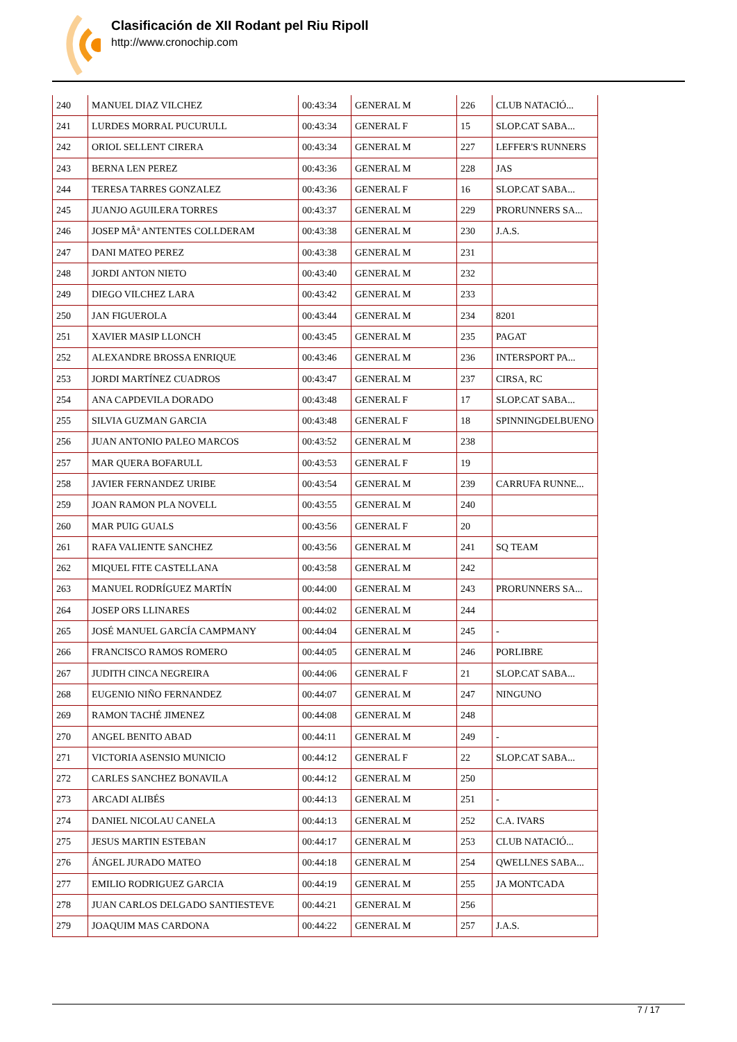Clasificación de XII Rodant pel Riu Ripoll
http://www.cronochip.com
| 240 | MANUEL DIAZ VILCHEZ | 00:43:34 | GENERAL M | 226 | CLUB NATACIÓ... |
| 241 | LURDES MORRAL PUCURULL | 00:43:34 | GENERAL F | 15 | SLOP.CAT SABA... |
| 242 | ORIOL SELLENT CIRERA | 00:43:34 | GENERAL M | 227 | LEFFER'S RUNNERS |
| 243 | BERNA LEN PEREZ | 00:43:36 | GENERAL M | 228 | JAS |
| 244 | TERESA TARRES GONZALEZ | 00:43:36 | GENERAL F | 16 | SLOP.CAT SABA... |
| 245 | JUANJO AGUILERA TORRES | 00:43:37 | GENERAL M | 229 | PRORUNNERS SA... |
| 246 | JOSEP MÂª ANTENTES COLLDERAM | 00:43:38 | GENERAL M | 230 | J.A.S. |
| 247 | DANI MATEO PEREZ | 00:43:38 | GENERAL M | 231 | |
| 248 | JORDI ANTON NIETO | 00:43:40 | GENERAL M | 232 | |
| 249 | DIEGO VILCHEZ LARA | 00:43:42 | GENERAL M | 233 | |
| 250 | JAN FIGUEROLA | 00:43:44 | GENERAL M | 234 | 8201 |
| 251 | XAVIER MASIP LLONCH | 00:43:45 | GENERAL M | 235 | PAGAT |
| 252 | ALEXANDRE BROSSA ENRIQUE | 00:43:46 | GENERAL M | 236 | INTERSPORT PA... |
| 253 | JORDI MARTÍNEZ CUADROS | 00:43:47 | GENERAL M | 237 | CIRSA, RC |
| 254 | ANA CAPDEVILA DORADO | 00:43:48 | GENERAL F | 17 | SLOP.CAT SABA... |
| 255 | SILVIA GUZMAN GARCIA | 00:43:48 | GENERAL F | 18 | SPINNINGDELBUENO |
| 256 | JUAN ANTONIO PALEO MARCOS | 00:43:52 | GENERAL M | 238 | |
| 257 | MAR QUERA BOFARULL | 00:43:53 | GENERAL F | 19 | |
| 258 | JAVIER FERNANDEZ URIBE | 00:43:54 | GENERAL M | 239 | CARRUFA RUNNE... |
| 259 | JOAN RAMON PLA NOVELL | 00:43:55 | GENERAL M | 240 | |
| 260 | MAR PUIG GUALS | 00:43:56 | GENERAL F | 20 | |
| 261 | RAFA VALIENTE SANCHEZ | 00:43:56 | GENERAL M | 241 | SQ TEAM |
| 262 | MIQUEL FITE CASTELLANA | 00:43:58 | GENERAL M | 242 | |
| 263 | MANUEL RODRÍGUEZ MARTÍN | 00:44:00 | GENERAL M | 243 | PRORUNNERS SA... |
| 264 | JOSEP ORS LLINARES | 00:44:02 | GENERAL M | 244 | |
| 265 | JOSÉ MANUEL GARCÍA CAMPMANY | 00:44:04 | GENERAL M | 245 | - |
| 266 | FRANCISCO RAMOS ROMERO | 00:44:05 | GENERAL M | 246 | PORLIBRE |
| 267 | JUDITH CINCA NEGREIRA | 00:44:06 | GENERAL F | 21 | SLOP.CAT SABA... |
| 268 | EUGENIO NIÑO FERNANDEZ | 00:44:07 | GENERAL M | 247 | NINGUNO |
| 269 | RAMON TACHÉ JIMENEZ | 00:44:08 | GENERAL M | 248 | |
| 270 | ANGEL BENITO ABAD | 00:44:11 | GENERAL M | 249 | - |
| 271 | VICTORIA ASENSIO MUNICIO | 00:44:12 | GENERAL F | 22 | SLOP.CAT SABA... |
| 272 | CARLES SANCHEZ BONAVILA | 00:44:12 | GENERAL M | 250 | |
| 273 | ARCADI ALIBÉS | 00:44:13 | GENERAL M | 251 | - |
| 274 | DANIEL NICOLAU CANELA | 00:44:13 | GENERAL M | 252 | C.A. IVARS |
| 275 | JESUS MARTIN ESTEBAN | 00:44:17 | GENERAL M | 253 | CLUB NATACIÓ... |
| 276 | ÁNGEL JURADO MATEO | 00:44:18 | GENERAL M | 254 | QWELLNES SABA... |
| 277 | EMILIO RODRIGUEZ GARCIA | 00:44:19 | GENERAL M | 255 | JA MONTCADA |
| 278 | JUAN CARLOS DELGADO SANTIESTEVE | 00:44:21 | GENERAL M | 256 | |
| 279 | JOAQUIM MAS CARDONA | 00:44:22 | GENERAL M | 257 | J.A.S. |
7 / 17